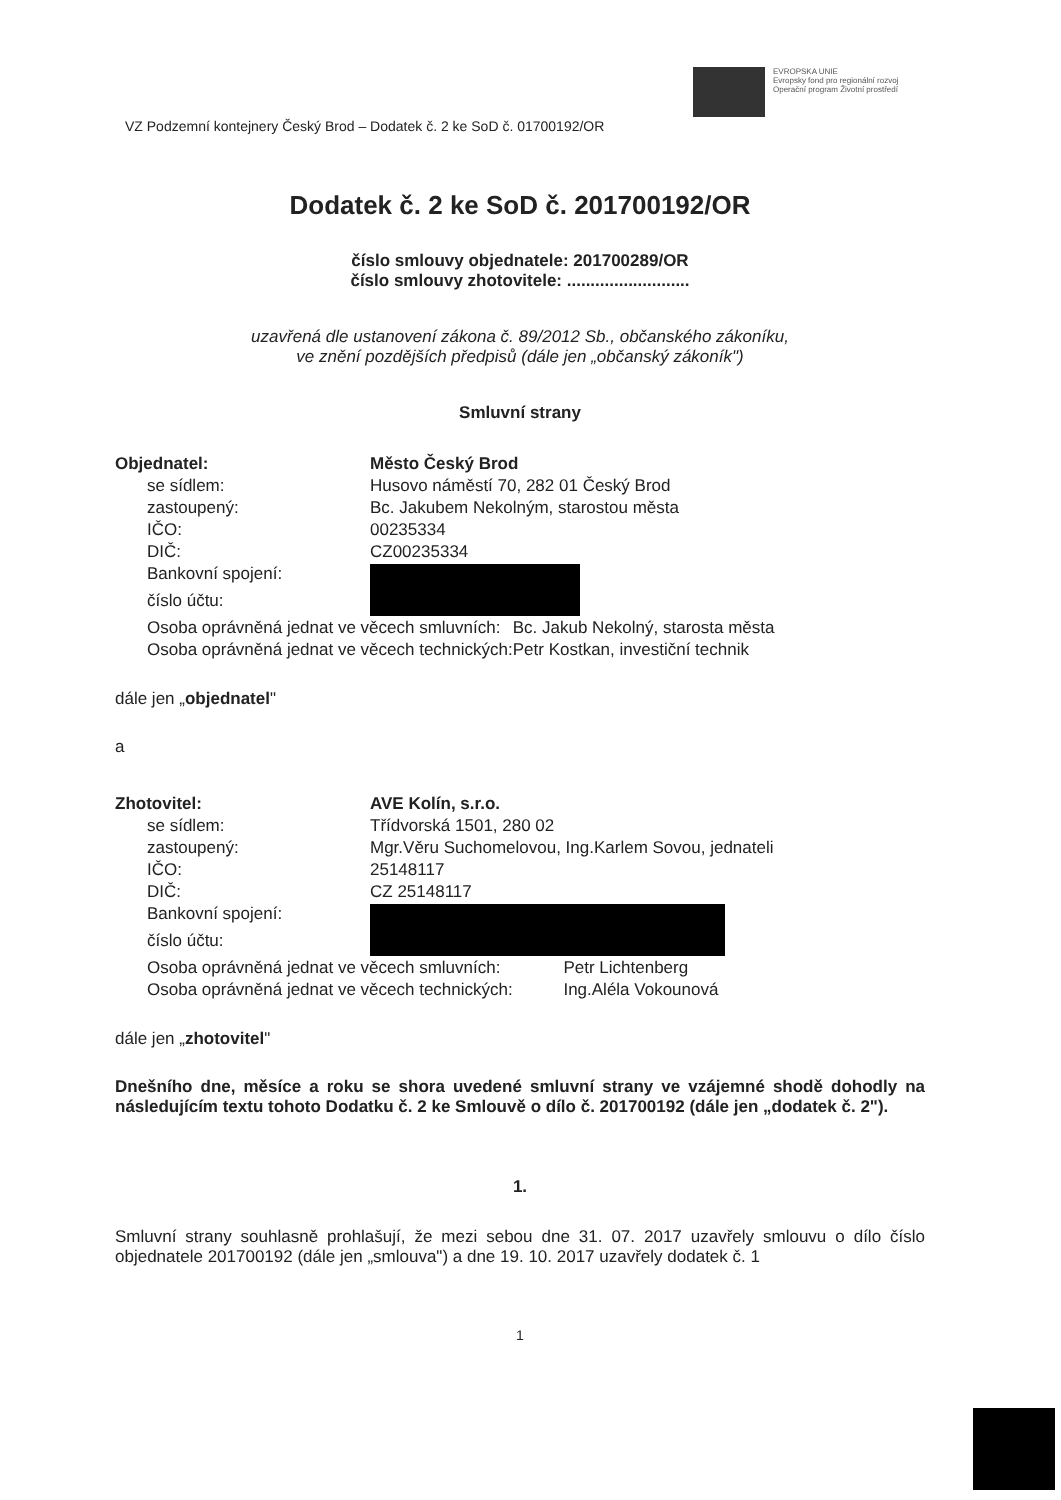EVROPSKA UNIE
Evropsky fond pro regionální rozvoj
Operační program Životní prostředí
VZ Podzemní kontejnery Český Brod – Dodatek č. 2 ke SoD č. 01700192/OR
Dodatek č. 2 ke SoD č. 201700192/OR
číslo smlouvy objednatele: 201700289/OR
číslo smlouvy zhotovitele: ..........................
uzavřená dle ustanovení zákona č. 89/2012 Sb., občanského zákoníku,
ve znění pozdějších předpisů (dále jen „občanský zákoník")
Smluvní strany
| Objednatel: | Město Český Brod | |
| se sídlem: | Husovo náměstí 70, 282 01 Český Brod | |
| zastoupený: | Bc. Jakubem Nekolným, starostou města | |
| IČO: | 00235334 | |
| DIČ: | CZ00235334 | |
| Bankovní spojení: | | |
| číslo účtu: | | |
| Osoba oprávněná jednat ve věcech smluvních: | | Bc. Jakub Nekolný, starosta města |
| Osoba oprávněná jednat ve věcech technických: | | Petr Kostkan, investiční technik |
dále jen „objednatel"
a
| Zhotovitel: | AVE Kolín, s.r.o. | |
| se sídlem: | Třídvorská 1501, 280 02 | |
| zastoupený: | Mgr.Věru Suchomelovou, Ing.Karlem Sovou, jednateli | |
| IČO: | 25148117 | |
| DIČ: | CZ 25148117 | |
| Bankovní spojení: | | |
| číslo účtu: | | |
| Osoba oprávněná jednat ve věcech smluvních: | | Petr Lichtenberg |
| Osoba oprávněná jednat ve věcech technických: | | Ing.Aléla Vokounová |
dále jen „zhotovitel"
Dnešního dne, měsíce a roku se shora uvedené smluvní strany ve vzájemné shodě dohodly na následujícím textu tohoto Dodatku č. 2 ke Smlouvě o dílo č. 201700192 (dále jen „dodatek č. 2").
1.
Smluvní strany souhlasně prohlašují, že mezi sebou dne 31. 07. 2017 uzavřely smlouvu o dílo číslo objednatele 201700192 (dále jen „smlouva") a dne 19. 10. 2017 uzavřely dodatek č. 1
1